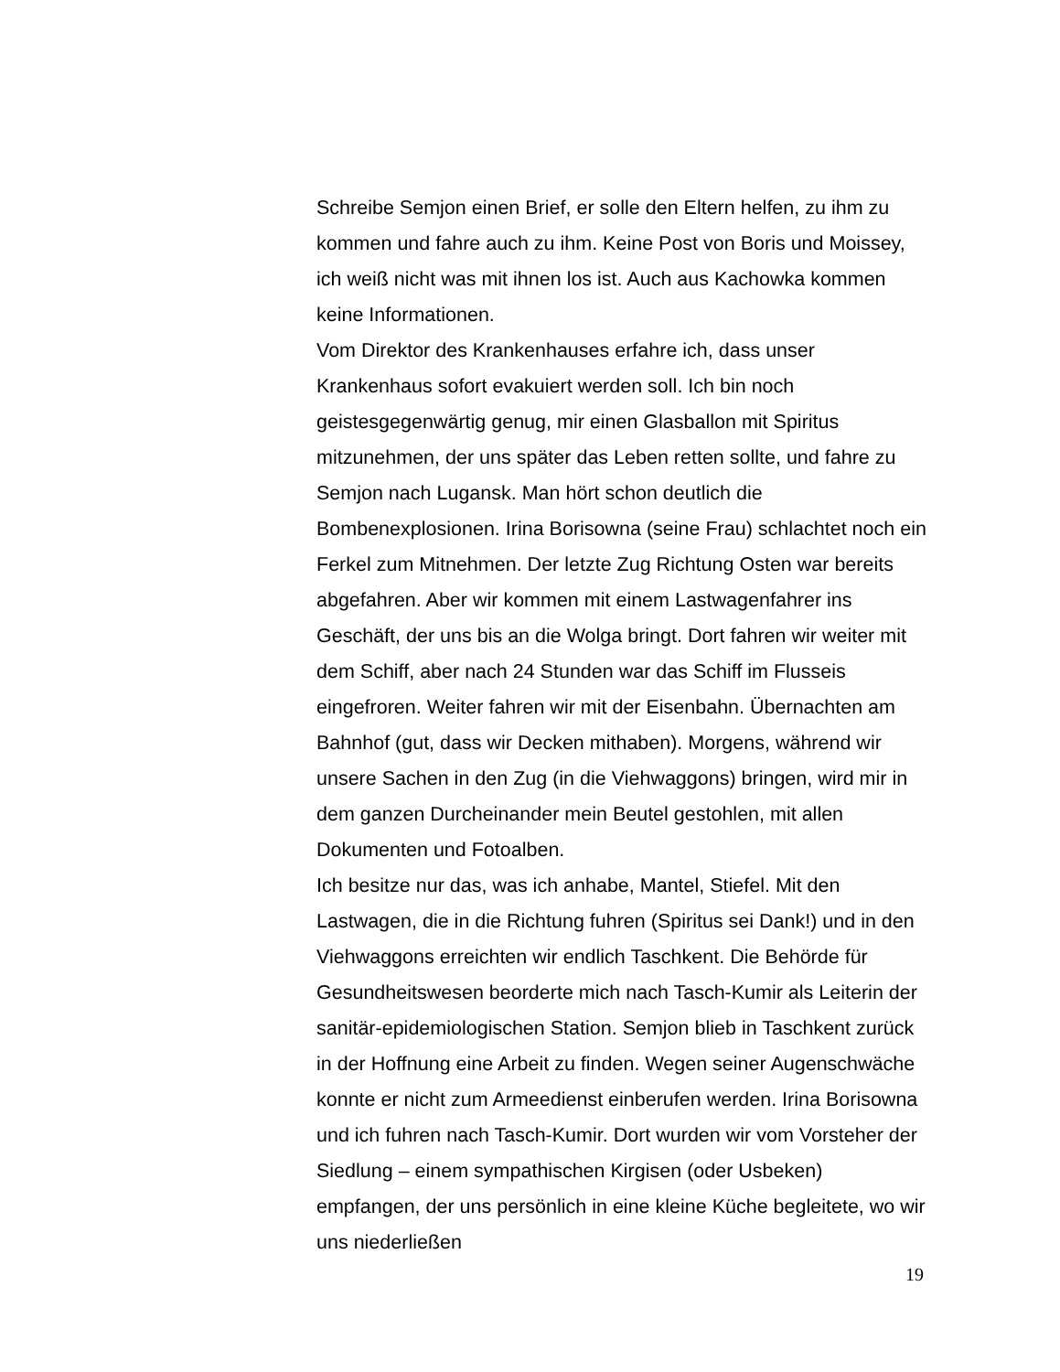Schreibe Semjon einen Brief, er solle den Eltern helfen, zu ihm zu kommen und fahre auch zu ihm. Keine Post von Boris und Moissey, ich weiß nicht was mit ihnen los ist. Auch aus Kachowka kommen keine Informationen.
Vom Direktor des Krankenhauses erfahre ich, dass unser Krankenhaus sofort evakuiert werden soll. Ich bin noch geistesgegenwärtig genug, mir einen Glasballon mit Spiritus mitzunehmen, der uns später das Leben retten sollte, und fahre zu Semjon nach Lugansk. Man hört schon deutlich die Bombenexplosionen. Irina Borisowna (seine Frau) schlachtet noch ein Ferkel zum Mitnehmen. Der letzte Zug Richtung Osten war bereits abgefahren. Aber wir kommen mit einem Lastwagenfahrer ins Geschäft, der uns bis an die Wolga bringt. Dort fahren wir weiter mit dem Schiff, aber nach 24 Stunden war das Schiff im Flusseis eingefroren. Weiter fahren wir mit der Eisenbahn. Übernachten am Bahnhof (gut, dass wir Decken mithaben). Morgens, während wir unsere Sachen in den Zug (in die Viehwaggons) bringen, wird mir in dem ganzen Durcheinander mein Beutel gestohlen, mit allen Dokumenten und Fotoalben.
Ich besitze nur das, was ich anhabe, Mantel, Stiefel. Mit den Lastwagen, die in die Richtung fuhren (Spiritus sei Dank!) und in den Viehwaggons erreichten wir endlich Taschkent. Die Behörde für Gesundheitswesen beorderte mich nach Tasch-Kumir als Leiterin der sanitär-epidemiologischen Station. Semjon blieb in Taschkent zurück in der Hoffnung eine Arbeit zu finden. Wegen seiner Augenschwäche konnte er nicht zum Armeedienst einberufen werden. Irina Borisowna und ich fuhren nach Tasch-Kumir. Dort wurden wir vom Vorsteher der Siedlung – einem sympathischen Kirgisen (oder Usbeken) empfangen, der uns persönlich in eine kleine Küche begleitete, wo wir uns niederließen
19